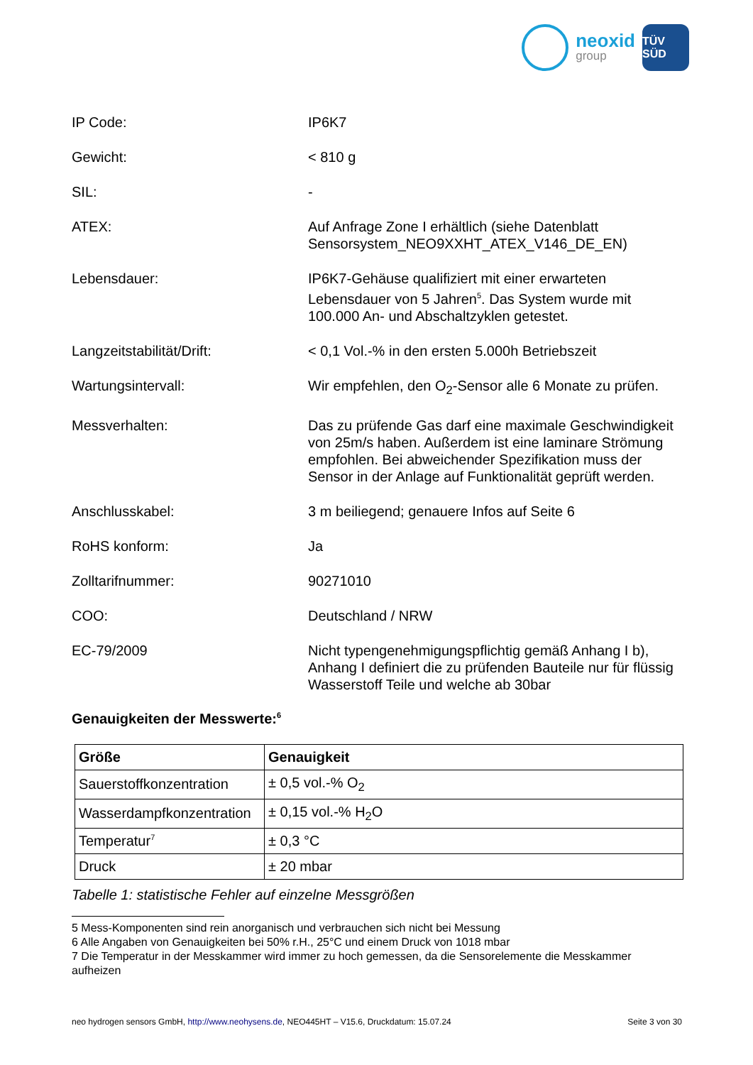neoxid
group
TÜV SÜD
IP Code: IP6K7
Gewicht: < 810 g
SIL: -
ATEX: Auf Anfrage Zone I erhältlich (siehe Datenblatt Sensorsystem_NEO9XXHT_ATEX_V146_DE_EN)
Lebensdauer: IP6K7-Gehäuse qualifiziert mit einer erwarteten Lebensdauer von 5 Jahren<sup>5</sup>. Das System wurde mit 100.000 An- und Abschaltzyklen getestet.
Langzeitstabilität/Drift: < 0,1 Vol.-% in den ersten 5.000h Betriebszeit
Wartungsintervall: Wir empfehlen, den O<sub>2</sub>-Sensor alle 6 Monate zu prüfen.
Messverhalten: Das zu prüfende Gas darf eine maximale Geschwindigkeit von 25m/s haben. Außerdem ist eine laminare Strömung empfohlen. Bei abweichender Spezifikation muss der Sensor in der Anlage auf Funktionalität geprüft werden.
Anschlusskabel: 3 m beiliegend; genauere Infos auf Seite 6
RoHS konform: Ja
Zolltarifnummer: 90271010
COO: Deutschland / NRW
EC-79/2009 Nicht typengenehmigungspflichtig gemäß Anhang I b), Anhang I definiert die zu prüfenden Bauteile nur für flüssig Wasserstoff Teile und welche ab 30bar
Genauigkeiten der Messwerte:<sup>6</sup>
| Größe | Genauigkeit |
| --- | --- |
| Sauerstoffkonzentration | ± 0,5 vol.-% O<sub>2</sub> |
| Wasserdampfkonzentration | ± 0,15 vol.-% H<sub>2</sub>O |
| Temperatur<sup>7</sup> | ± 0,3 °C |
| Druck | ± 20 mbar |
Tabelle 1: statistische Fehler auf einzelne Messgrößen
5 Mess-Komponenten sind rein anorganisch und verbrauchen sich nicht bei Messung
6 Alle Angaben von Genauigkeiten bei 50% r.H., 25°C und einem Druck von 1018 mbar
7 Die Temperatur in der Messkammer wird immer zu hoch gemessen, da die Sensorelemente die Messkammer aufheizen
neo hydrogen sensors GmbH, http://www.neohysens.de, NEO445HT – V15.6, Druckdatum: 15.07.24
Seite 3 von 30